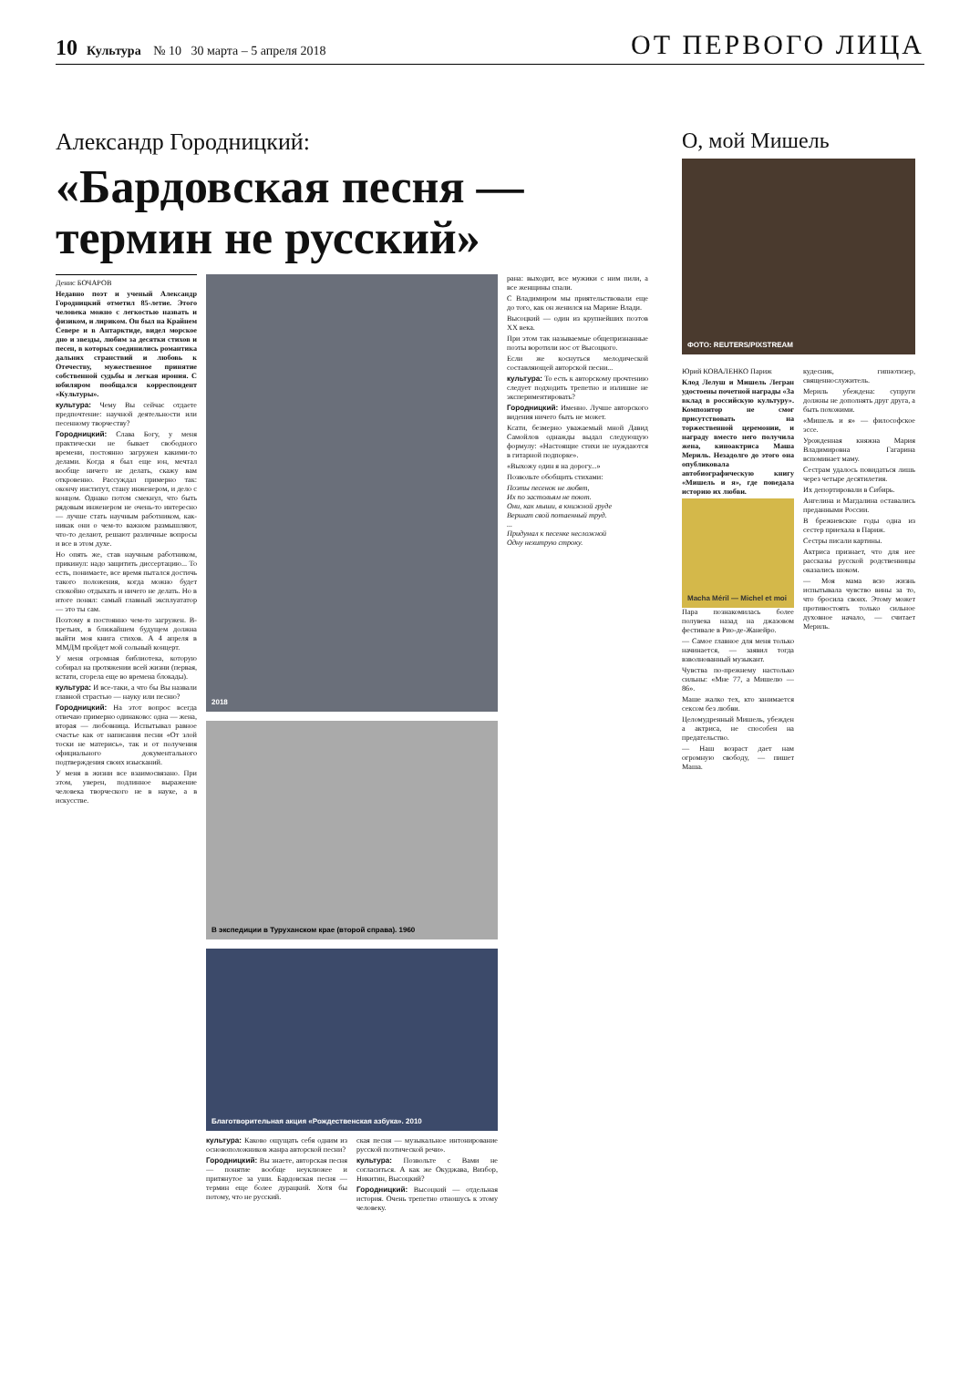10 Культура № 10 30 марта – 5 апреля 2018
ОТ ПЕРВОГО ЛИЦА
Александр Городницкий:
«Бардовская песня — термин не русский»
Денис БОЧАРОВ
Недавно поэт и ученый Александр Городницкий отметил 85-летие. Этого человека можно с легкостью назвать и физиком, и лириком. Он был на Крайнем Севере и в Антарктиде, видел морское дно и звезды, любим за десятки стихов и песен, в которых соединились романтика дальних странствий и любовь к Отечеству, мужественное принятие собственной судьбы и легкая ирония. С юбиляром пообщался корреспондент «Культуры».
культура: Чему Вы сейчас отдаете предпочтение: научной деятельности или песенному творчеству?
Городницкий: Слава Богу, у меня практически не бывает свободного времени, постоянно загружен какими-то делами. Когда я был еще юн, мечтал вообще ничего не делать, скажу вам откровенно. Рассуждал примерно так: окончу институт, стану инженером, и дело с концом. Однако потом смекнул, что быть рядовым инженером не очень-то интересно — лучше стать научным работником, как-никак они о чем-то важном размышляют, что-то делают, решают различные вопросы и все в этом духе.
Но опять же, став научным работником, прикинул: надо защитить диссертацию... То есть, понимаете, все время пытался достичь такого положения, когда можно будет спокойно отдыхать и ничего не делать. Но в итоге понял: самый главный эксплуататор — это ты сам.
Поэтому я постоянно чем-то загружен. В-третьих, в ближайшем будущем должна выйти моя книга стихов. А 4 апреля в ММДМ пройдет мой сольный концерт.
У меня огромная библиотека, которую собирал на протяжении всей жизни (первая, кстати, сгорела еще во времена блокады).
культура: И все-таки, а что бы Вы назвали главной страстью — науку или песню?
Городницкий: На этот вопрос всегда отвечаю примерно одинаково: одна — жена, вторая — любовница. Испытывал равное счастье как от написания песни «От злой тоски не матерись», так и от получения официального документального подтверждения своих изысканий.
У меня в жизни все взаимосвязано. При этом, уверен, подлинное выражение человека творческого не в науке, а в искусстве.
2018
В экспедиции в Туруханском крае (второй справа). 1960
Благотворительная акция «Рождественская азбука». 2010
культура: Каково ощущать себя одним из основоположников жанра авторской песни?
Городницкий: Вы знаете, авторская песня — понятие вообще неуклюжее и притянутое за уши. Бардовская песня — термин еще более дурацкий. Хотя бы потому, что не русский.
ская песня — музыкальное интонирование русской поэтической речи».
культура: Позвольте с Вами не согласиться. А как же Окуджава, Визбор, Никитин, Высоцкий?
Городницкий: Высоцкий — отдельная история. Очень трепетно отношусь к этому человеку.
рана: выходит, все мужики с ним пили, а все женщины спали.
С Владимиром мы приятельствовали еще до того, как он женился на Марине Влади.
Высоцкий — один из крупнейших поэтов XX века.
При этом так называемые общепризнанные поэты воротили нос от Высоцкого.
Если же коснуться мелодической составляющей авторской песни...
культура: То есть к авторскому прочтению следует подходить трепетно и излишне не экспериментировать?
Городницкий: Именно. Лучше авторского видения ничего быть не может.
Ксати, безмерно уважаемый мной Давид Самойлов однажды выдал следующую формулу: «Настоящие стихи не нуждаются в гитарной подпорке».
«Выхожу один я на дорогу...»
Позвольте обобщить стихами:
Поэты песенок не любят,
Их по застольям не поют.
Они, как мыши, в книжной груде
Вершат свой потаенный труд....
Придумал к песенке несложной
Одну нехитрую строку.
О, мой Мишель
ФОТО: REUTERS/PIXSTREAM
Юрий КОВАЛЕНКО Париж
Клод Лелуш и Мишель Легран удостоены почетной награды «За вклад в российскую культуру». Композитор не смог присутствовать на торжественной церемонии, и награду вместо него получила жена, киноактриса Маша Мериль. Незадолго до этого она опубликовала автобиографическую книгу «Мишель и я», где поведала историю их любви.
Macha Méril — Michel et moi
Пара познакомилась более полувека назад на джазовом фестивале в Рио-де-Жанейро.
— Самое главное для меня только начинается, — заявил тогда взволнованный музыкант.
Чувства по-прежнему настолько сильны: «Мне 77, а Мишелю — 86».
Маше жалко тех, кто занимается сексом без любви.
Целомудренный Мишель, убежден а актриса, не способен на предательство.
— Наш возраст дает нам огромную свободу, — пишет Маша.
кудесник, гипнотизер, священнослужитель.
Мериль убеждена: супруги должны не дополнять друг друга, а быть похожими.
«Мишель и я» — философское эссе.
Урожденная княжна Мария Владимировна Гагарина вспоминает маму.
Сестрам удалось повидаться лишь через четыре десятилетия.
Их депортировали в Сибирь.
Ангелина и Магдалина оставались преданными России.
В брежневские годы одна из сестер приехала в Париж.
Сестры писали картины.
Актриса признает, что для нее рассказы русской родственницы оказались шоком.
— Моя мама всю жизнь испытывала чувство вины за то, что бросила своих. Этому может противостоять только сильное духовное начало, — считает Мериль.